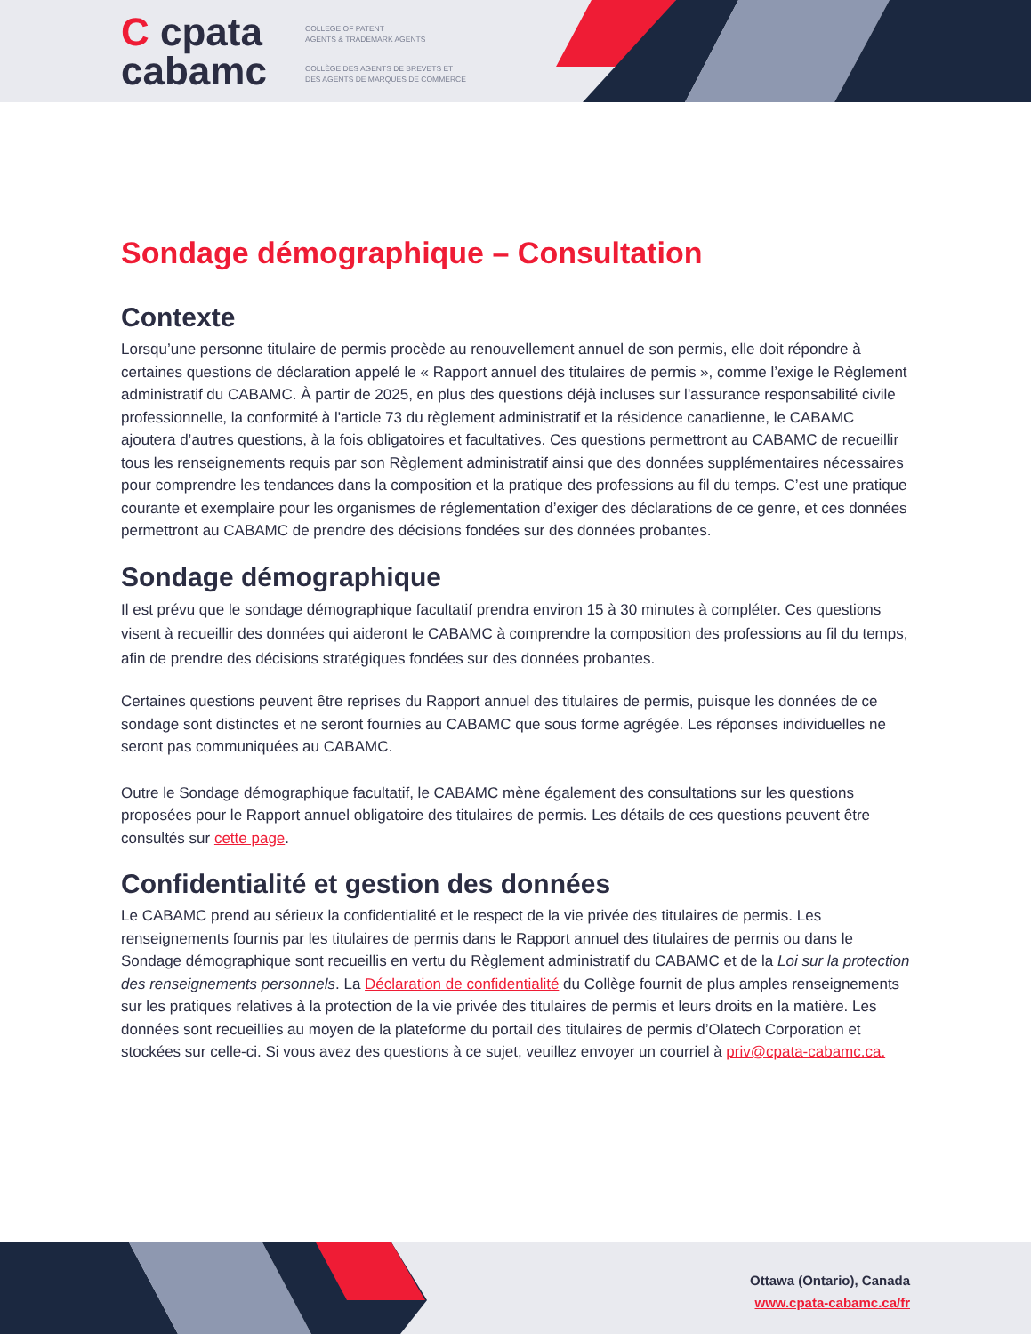C cpata
cabamc
COLLEGE OF PATENT
AGENTS & TRADEMARK AGENTS
COLLÈGE DES AGENTS DE BREVETS ET
DES AGENTS DE MARQUES DE COMMERCE
Sondage démographique – Consultation
Contexte
Lorsqu’une personne titulaire de permis procède au renouvellement annuel de son permis, elle doit répondre à certaines questions de déclaration appelé le « Rapport annuel des titulaires de permis », comme l’exige le Règlement administratif du CABAMC. À partir de 2025, en plus des questions déjà incluses sur l'assurance responsabilité civile professionnelle, la conformité à l'article 73 du règlement administratif et la résidence canadienne, le CABAMC ajoutera d’autres questions, à la fois obligatoires et facultatives. Ces questions permettront au CABAMC de recueillir tous les renseignements requis par son Règlement administratif ainsi que des données supplémentaires nécessaires pour comprendre les tendances dans la composition et la pratique des professions au fil du temps. C’est une pratique courante et exemplaire pour les organismes de réglementation d’exiger des déclarations de ce genre, et ces données permettront au CABAMC de prendre des décisions fondées sur des données probantes.
Sondage démographique
Il est prévu que le sondage démographique facultatif prendra environ 15 à 30 minutes à compléter. Ces questions visent à recueillir des données qui aideront le CABAMC à comprendre la composition des professions au fil du temps, afin de prendre des décisions stratégiques fondées sur des données probantes.
Certaines questions peuvent être reprises du Rapport annuel des titulaires de permis, puisque les données de ce sondage sont distinctes et ne seront fournies au CABAMC que sous forme agrégée. Les réponses individuelles ne seront pas communiquées au CABAMC.
Outre le Sondage démographique facultatif, le CABAMC mène également des consultations sur les questions proposées pour le Rapport annuel obligatoire des titulaires de permis. Les détails de ces questions peuvent être consultés sur cette page.
Confidentialité et gestion des données
Le CABAMC prend au sérieux la confidentialité et le respect de la vie privée des titulaires de permis. Les renseignements fournis par les titulaires de permis dans le Rapport annuel des titulaires de permis ou dans le Sondage démographique sont recueillis en vertu du Règlement administratif du CABAMC et de la Loi sur la protection des renseignements personnels. La Déclaration de confidentialité du Collège fournit de plus amples renseignements sur les pratiques relatives à la protection de la vie privée des titulaires de permis et leurs droits en la matière. Les données sont recueillies au moyen de la plateforme du portail des titulaires de permis d’Olatech Corporation et stockées sur celle-ci. Si vous avez des questions à ce sujet, veuillez envoyer un courriel à priv@cpata-cabamc.ca.
Ottawa (Ontario), Canada
www.cpata-cabamc.ca/fr